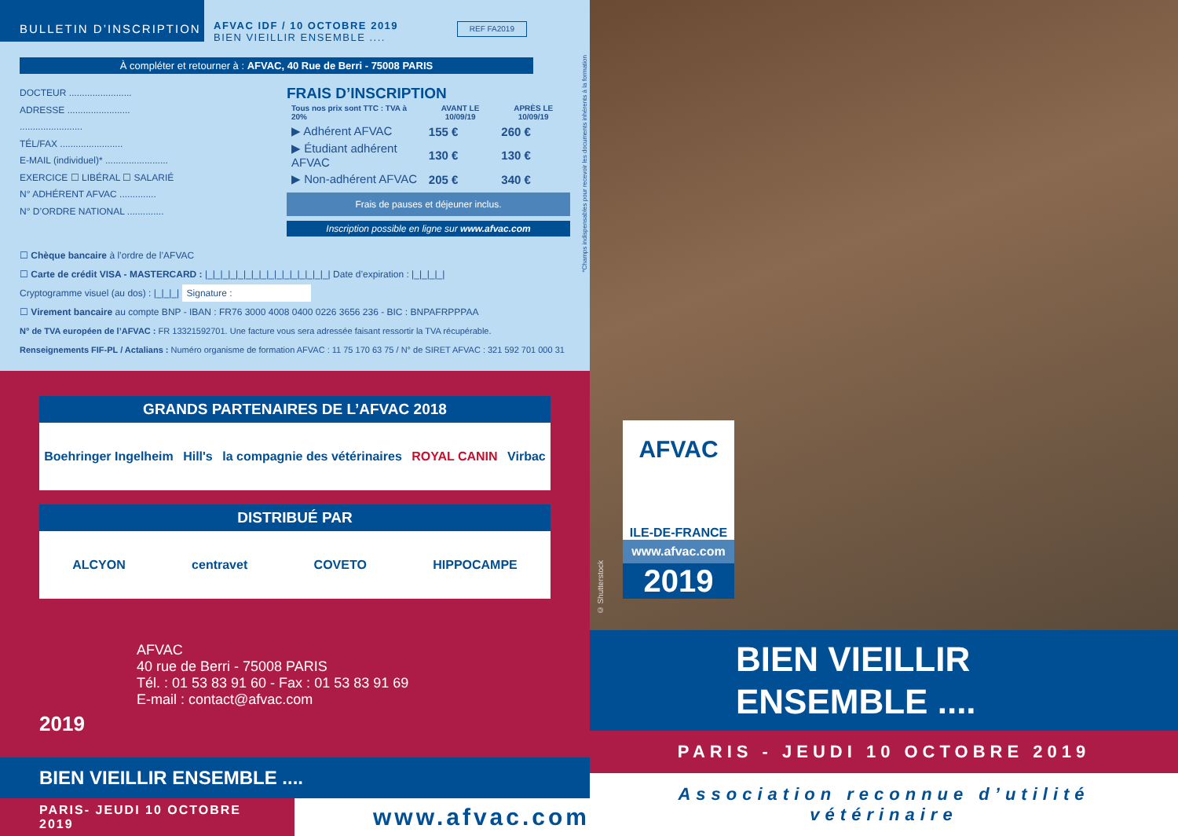BULLETIN D’INSCRIPTION
AFVAC IDF / 10 OCTOBRE 2019
BIEN VIEILLIR ENSEMBLE ....
REF FA2019
À compléter et retourner à : AFVAC, 40 Rue de Berri - 75008 PARIS
DOCTEUR ........................
ADRESSE ........................
........................
TÉL/FAX ........................
E-MAIL (individuel)* ........................
EXERCICE ☐ LIBÉRAL ☐ SALARIÉ
N° ADHÉRENT AFVAC ..............
N° D’ORDRE NATIONAL ..............
FRAIS D’INSCRIPTION
| Tous nos prix sont TTC : TVA à 20% | AVANT LE 10/09/19 | APRÈS LE 10/09/19 |
| --- | --- | --- |
| ▶ Adhérent AFVAC | 155 € | 260 € |
| ▶ Étudiant adhérent AFVAC | 130 € | 130 € |
| ▶ Non-adhérent AFVAC | 205 € | 340 € |
Frais de pauses et déjeuner inclus.
Inscription possible en ligne sur www.afvac.com
☐ Chèque bancaire à l’ordre de l’AFVAC
☐ Carte de crédit VISA - MASTERCARD : |_|_|_|_|_|_|_|_|_|_|_|_|_|_|_|_| Date d’expiration : |_|_|_|_|
Cryptogramme visuel (au dos) : |_|_|_| Signature :
☐ Virement bancaire au compte BNP - IBAN : FR76 3000 4008 0400 0226 3656 236 - BIC : BNPAFRPPPAA
N° de TVA européen de l’AFVAC : FR 13321592701. Une facture vous sera adressée faisant ressortir la TVA récupérable.
Renseignements FIF-PL / Actalians : Numéro organisme de formation AFVAC : 11 75 170 63 75 / N° de SIRET AFVAC : 321 592 701 000 31
*Champs indispensables pour recevoir les documents inhérents à la formation
GRANDS PARTENAIRES DE L’AFVAC 2018
Boehringer Ingelheim Hill's la compagnie des vétérinaires ROYAL CANIN Virbac
DISTRIBUÉ PAR
ALCYON centravet COVETO HIPPOCAMPE
AFVAC
40 rue de Berri - 75008 PARIS
Tél. : 01 53 83 91 60 - Fax : 01 53 83 91 69
E-mail : contact@afvac.com
2019
BIEN VIEILLIR ENSEMBLE ....
PARIS- JEUDI 10 OCTOBRE 2019 www.afvac.com
AFVAC
ILE-DE-FRANCE
www.afvac.com
2019
© Shutterstock
BIEN VIEILLIR
ENSEMBLE ....
PARIS - JEUDI 10 OCTOBRE 2019
Association reconnue d’utilité vétérinaire